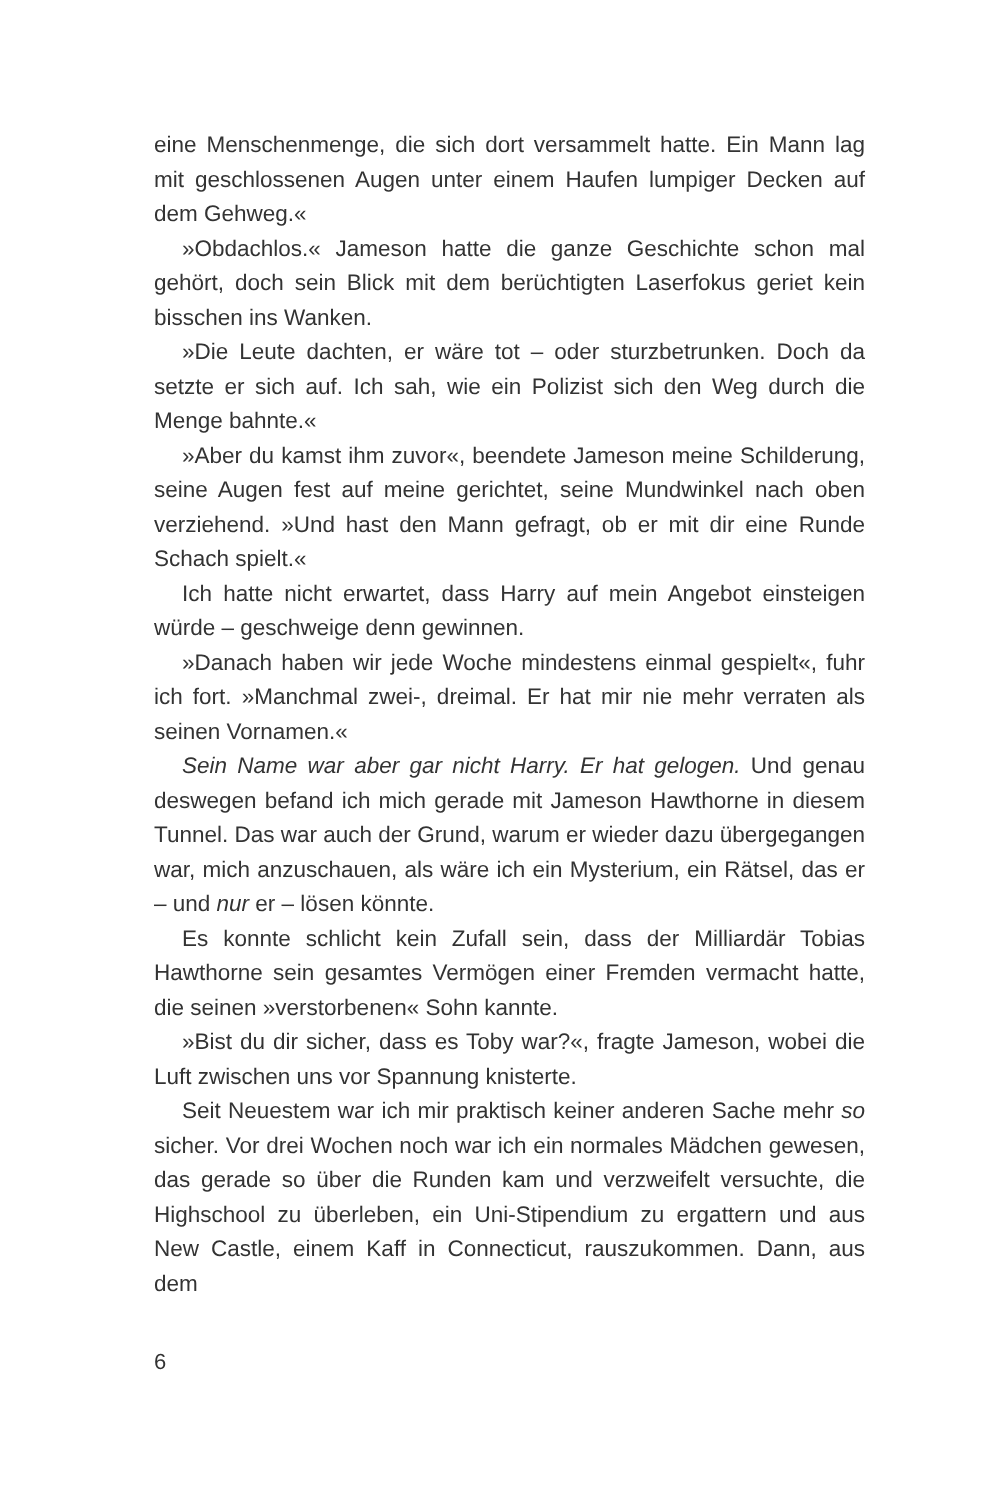eine Menschenmenge, die sich dort versammelt hatte. Ein Mann lag mit geschlossenen Augen unter einem Haufen lumpiger Decken auf dem Gehweg.«
»Obdachlos.« Jameson hatte die ganze Geschichte schon mal gehört, doch sein Blick mit dem berüchtigten Laserfokus geriet kein bisschen ins Wanken.
»Die Leute dachten, er wäre tot – oder sturzbetrunken. Doch da setzte er sich auf. Ich sah, wie ein Polizist sich den Weg durch die Menge bahnte.«
»Aber du kamst ihm zuvor«, beendete Jameson meine Schilderung, seine Augen fest auf meine gerichtet, seine Mundwinkel nach oben verziehend. »Und hast den Mann gefragt, ob er mit dir eine Runde Schach spielt.«
Ich hatte nicht erwartet, dass Harry auf mein Angebot einsteigen würde – geschweige denn gewinnen.
»Danach haben wir jede Woche mindestens einmal gespielt«, fuhr ich fort. »Manchmal zwei-, dreimal. Er hat mir nie mehr verraten als seinen Vornamen.«
Sein Name war aber gar nicht Harry. Er hat gelogen. Und genau deswegen befand ich mich gerade mit Jameson Hawthorne in diesem Tunnel. Das war auch der Grund, warum er wieder dazu übergegangen war, mich anzuschauen, als wäre ich ein Mysterium, ein Rätsel, das er – und nur er – lösen könnte.
Es konnte schlicht kein Zufall sein, dass der Milliardär Tobias Hawthorne sein gesamtes Vermögen einer Fremden vermacht hatte, die seinen »verstorbenen« Sohn kannte.
»Bist du dir sicher, dass es Toby war?«, fragte Jameson, wobei die Luft zwischen uns vor Spannung knisterte.
Seit Neuestem war ich mir praktisch keiner anderen Sache mehr so sicher. Vor drei Wochen noch war ich ein normales Mädchen gewesen, das gerade so über die Runden kam und verzweifelt versuchte, die Highschool zu überleben, ein Uni-Stipendium zu ergattern und aus New Castle, einem Kaff in Connecticut, rauszukommen. Dann, aus dem
6